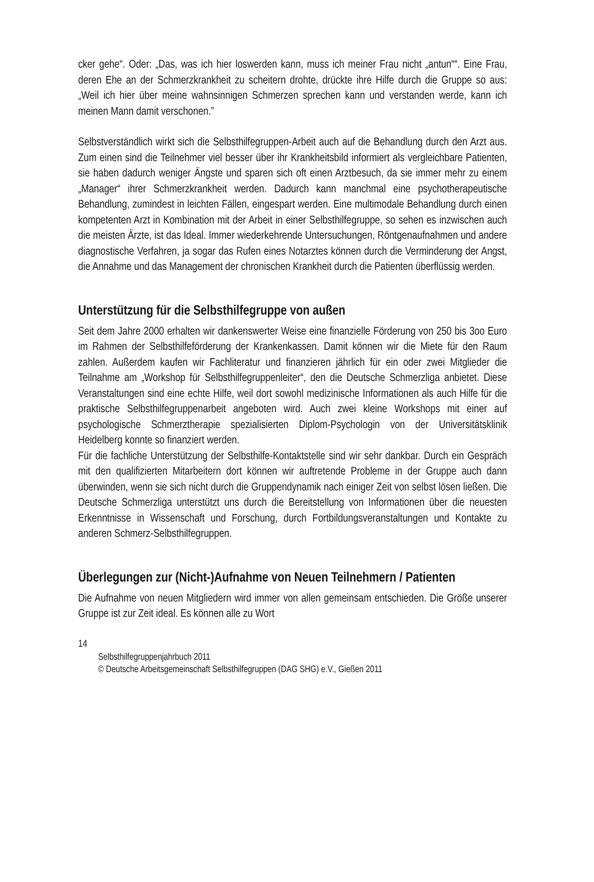cker gehe“. Oder: „Das, was ich hier loswerden kann, muss ich meiner Frau nicht „antun““. Eine Frau, deren Ehe an der Schmerzkrankheit zu scheitern drohte, drückte ihre Hilfe durch die Gruppe so aus: „Weil ich hier über meine wahnsinnigen Schmerzen sprechen kann und verstanden werde, kann ich meinen Mann damit verschonen.”
Selbstverständlich wirkt sich die Selbsthilfegruppen-Arbeit auch auf die Behandlung durch den Arzt aus. Zum einen sind die Teilnehmer viel besser über ihr Krankheitsbild informiert als vergleichbare Patienten, sie haben dadurch weniger Ängste und sparen sich oft einen Arztbesuch, da sie immer mehr zu einem „Manager“ ihrer Schmerzkrankheit werden. Dadurch kann manchmal eine psychotherapeutische Behandlung, zumindest in leichten Fällen, eingespart werden. Eine multimodale Behandlung durch einen kompetenten Arzt in Kombination mit der Arbeit in einer Selbsthilfegruppe, so sehen es inzwischen auch die meisten Ärzte, ist das Ideal. Immer wiederkehrende Untersuchungen, Röntgenaufnahmen und andere diagnostische Verfahren, ja sogar das Rufen eines Notarztes können durch die Verminderung der Angst, die Annahme und das Management der chronischen Krankheit durch die Patienten überflüssig werden.
Unterstützung für die Selbsthilfegruppe von außen
Seit dem Jahre 2000 erhalten wir dankenswerter Weise eine finanzielle Förderung von 250 bis 3oo Euro im Rahmen der Selbsthilfeförderung der Krankenkassen. Damit können wir die Miete für den Raum zahlen. Außerdem kaufen wir Fachliteratur und finanzieren jährlich für ein oder zwei Mitglieder die Teilnahme am „Workshop für Selbsthilfegruppenleiter“, den die Deutsche Schmerzliga anbietet. Diese Veranstaltungen sind eine echte Hilfe, weil dort sowohl medizinische Informationen als auch Hilfe für die praktische Selbsthilfegruppenarbeit angeboten wird. Auch zwei kleine Workshops mit einer auf psychologische Schmerztherapie spezialisierten Diplom-Psychologin von der Universitätsklinik Heidelberg konnte so finanziert werden.
Für die fachliche Unterstützung der Selbsthilfe-Kontaktstelle sind wir sehr dankbar. Durch ein Gespräch mit den qualifizierten Mitarbeitern dort können wir auftretende Probleme in der Gruppe auch dann überwinden, wenn sie sich nicht durch die Gruppendynamik nach einiger Zeit von selbst lösen ließen. Die Deutsche Schmerzliga unterstützt uns durch die Bereitstellung von Informationen über die neuesten Erkenntnisse in Wissenschaft und Forschung, durch Fortbildungsveranstaltungen und Kontakte zu anderen Schmerz-Selbsthilfegruppen.
Überlegungen zur (Nicht-)Aufnahme von Neuen Teilnehmern / Patienten
Die Aufnahme von neuen Mitgliedern wird immer von allen gemeinsam entschieden. Die Größe unserer Gruppe ist zur Zeit ideal. Es können alle zu Wort
14
Selbsthilfegruppenjahrbuch 2011
© Deutsche Arbeitsgemeinschaft Selbsthilfegruppen (DAG SHG) e.V., Gießen 2011